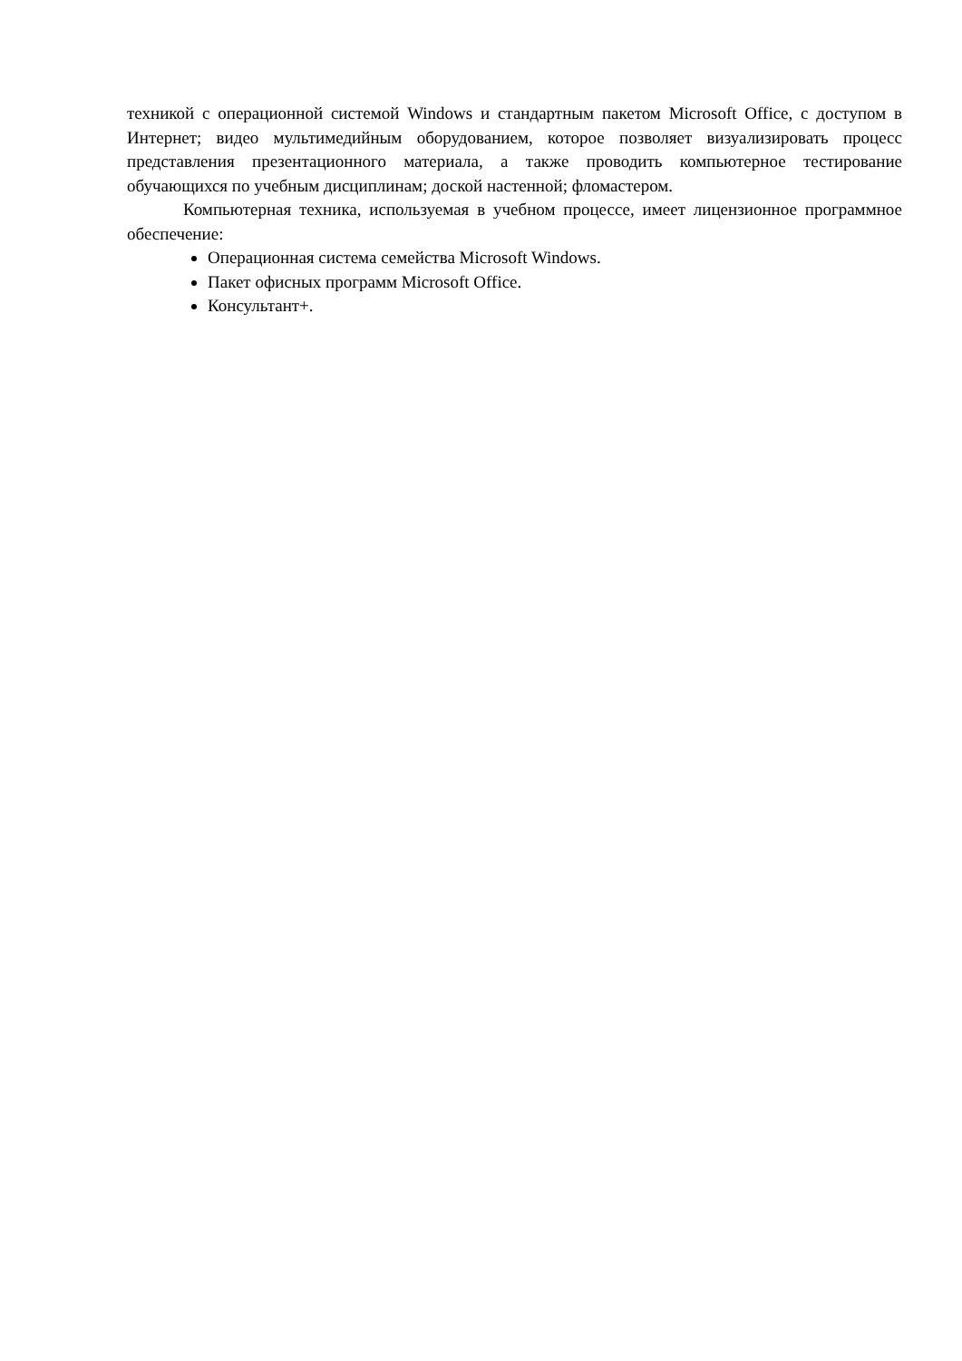техникой с операционной системой Windows и стандартным пакетом Microsoft Office, с доступом в Интернет; видео мультимедийным оборудованием, которое позволяет визуализировать процесс представления презентационного материала, а также проводить компьютерное тестирование обучающихся по учебным дисциплинам; доской настенной; фломастером.
Компьютерная техника, используемая в учебном процессе, имеет лицензионное программное обеспечение:
Операционная система семейства Microsoft Windows.
Пакет офисных программ Microsoft Office.
Консультант+.